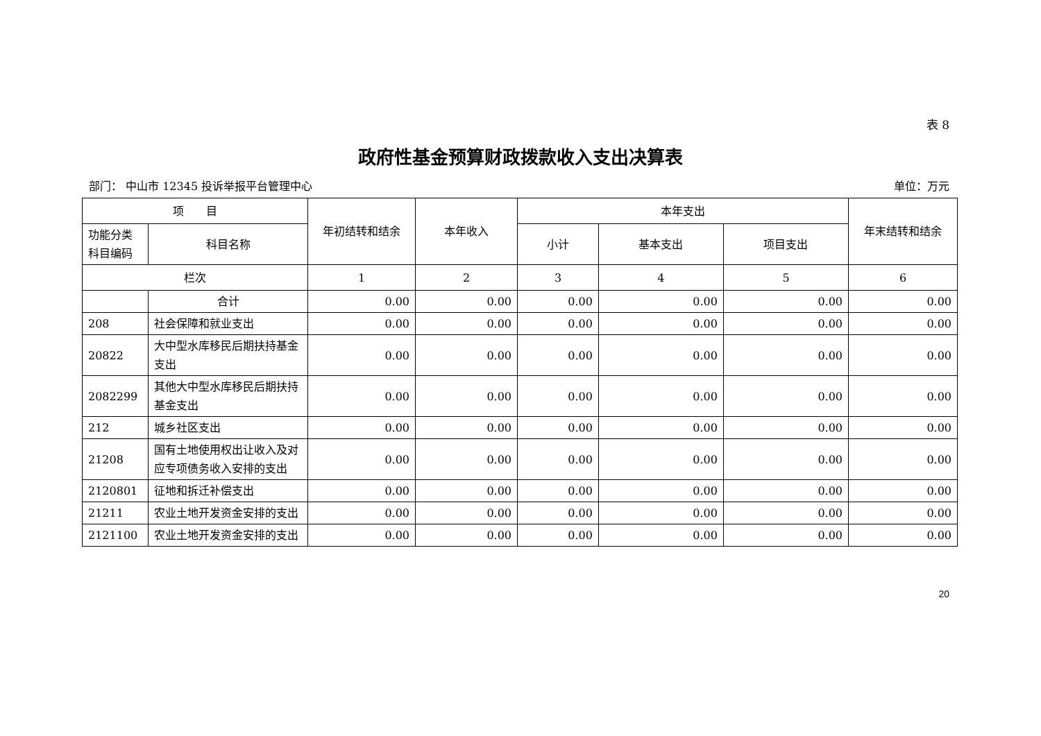表 8
政府性基金预算财政拨款收入支出决算表
部门： 中山市 12345 投诉举报平台管理中心 单位：万元
| 项 目 | | 年初结转和结余 | 本年收入 | 本年支出 | | | 年末结转和结余 |
| --- | --- | --- | --- | --- | --- | --- | --- |
| 功能分类 科目编码 | 科目名称 | | | 小计 | 基本支出 | 项目支出 | |
| 栏次 | | 1 | 2 | 3 | 4 | 5 | 6 |
| | 合计 | 0.00 | 0.00 | 0.00 | 0.00 | 0.00 | 0.00 |
| 208 | 社会保障和就业支出 | 0.00 | 0.00 | 0.00 | 0.00 | 0.00 | 0.00 |
| 20822 | 大中型水库移民后期扶持基金支出 | 0.00 | 0.00 | 0.00 | 0.00 | 0.00 | 0.00 |
| 2082299 | 其他大中型水库移民后期扶持基金支出 | 0.00 | 0.00 | 0.00 | 0.00 | 0.00 | 0.00 |
| 212 | 城乡社区支出 | 0.00 | 0.00 | 0.00 | 0.00 | 0.00 | 0.00 |
| 21208 | 国有土地使用权出让收入及对应专项债务收入安排的支出 | 0.00 | 0.00 | 0.00 | 0.00 | 0.00 | 0.00 |
| 2120801 | 征地和拆迁补偿支出 | 0.00 | 0.00 | 0.00 | 0.00 | 0.00 | 0.00 |
| 21211 | 农业土地开发资金安排的支出 | 0.00 | 0.00 | 0.00 | 0.00 | 0.00 | 0.00 |
| 2121100 | 农业土地开发资金安排的支出 | 0.00 | 0.00 | 0.00 | 0.00 | 0.00 | 0.00 |
20